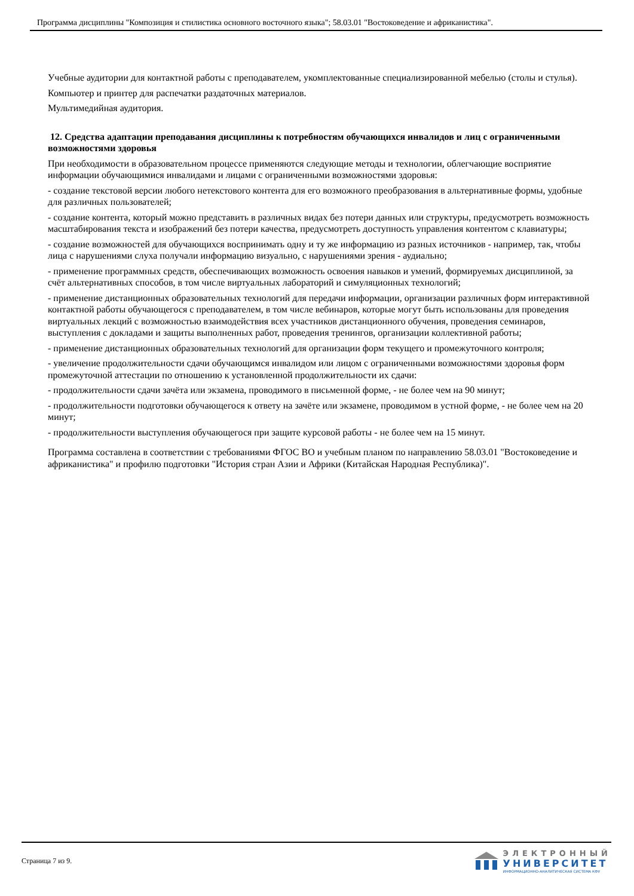Программа дисциплины "Композиция и стилистика основного восточного языка"; 58.03.01 "Востоковедение и африканистика".
Учебные аудитории для контактной работы с преподавателем, укомплектованные специализированной мебелью (столы и стулья).
Компьютер и принтер для распечатки раздаточных материалов.
Мультимедийная аудитория.
12. Средства адаптации преподавания дисциплины к потребностям обучающихся инвалидов и лиц с ограниченными возможностями здоровья
При необходимости в образовательном процессе применяются следующие методы и технологии, облегчающие восприятие информации обучающимися инвалидами и лицами с ограниченными возможностями здоровья:
- создание текстовой версии любого нетекстового контента для его возможного преобразования в альтернативные формы, удобные для различных пользователей;
- создание контента, который можно представить в различных видах без потери данных или структуры, предусмотреть возможность масштабирования текста и изображений без потери качества, предусмотреть доступность управления контентом с клавиатуры;
- создание возможностей для обучающихся воспринимать одну и ту же информацию из разных источников - например, так, чтобы лица с нарушениями слуха получали информацию визуально, с нарушениями зрения - аудиально;
- применение программных средств, обеспечивающих возможность освоения навыков и умений, формируемых дисциплиной, за счёт альтернативных способов, в том числе виртуальных лабораторий и симуляционных технологий;
- применение дистанционных образовательных технологий для передачи информации, организации различных форм интерактивной контактной работы обучающегося с преподавателем, в том числе вебинаров, которые могут быть использованы для проведения виртуальных лекций с возможностью взаимодействия всех участников дистанционного обучения, проведения семинаров, выступления с докладами и защиты выполненных работ, проведения тренингов, организации коллективной работы;
- применение дистанционных образовательных технологий для организации форм текущего и промежуточного контроля;
- увеличение продолжительности сдачи обучающимся инвалидом или лицом с ограниченными возможностями здоровья форм промежуточной аттестации по отношению к установленной продолжительности их сдачи:
- продолжительности сдачи зачёта или экзамена, проводимого в письменной форме, - не более чем на 90 минут;
- продолжительности подготовки обучающегося к ответу на зачёте или экзамене, проводимом в устной форме, - не более чем на 20 минут;
- продолжительности выступления обучающегося при защите курсовой работы - не более чем на 15 минут.
Программа составлена в соответствии с требованиями ФГОС ВО и учебным планом по направлению 58.03.01 "Востоковедение и африканистика" и профилю подготовки "История стран Азии и Африки (Китайская Народная Республика)".
Страница 7 из 9.
ЭЛЕКТРОННЫЙ
УНИВЕРСИТЕТ
ИНФОРМАЦИОННО-АНАЛИТИЧЕСКАЯ СИСТЕМА КФУ